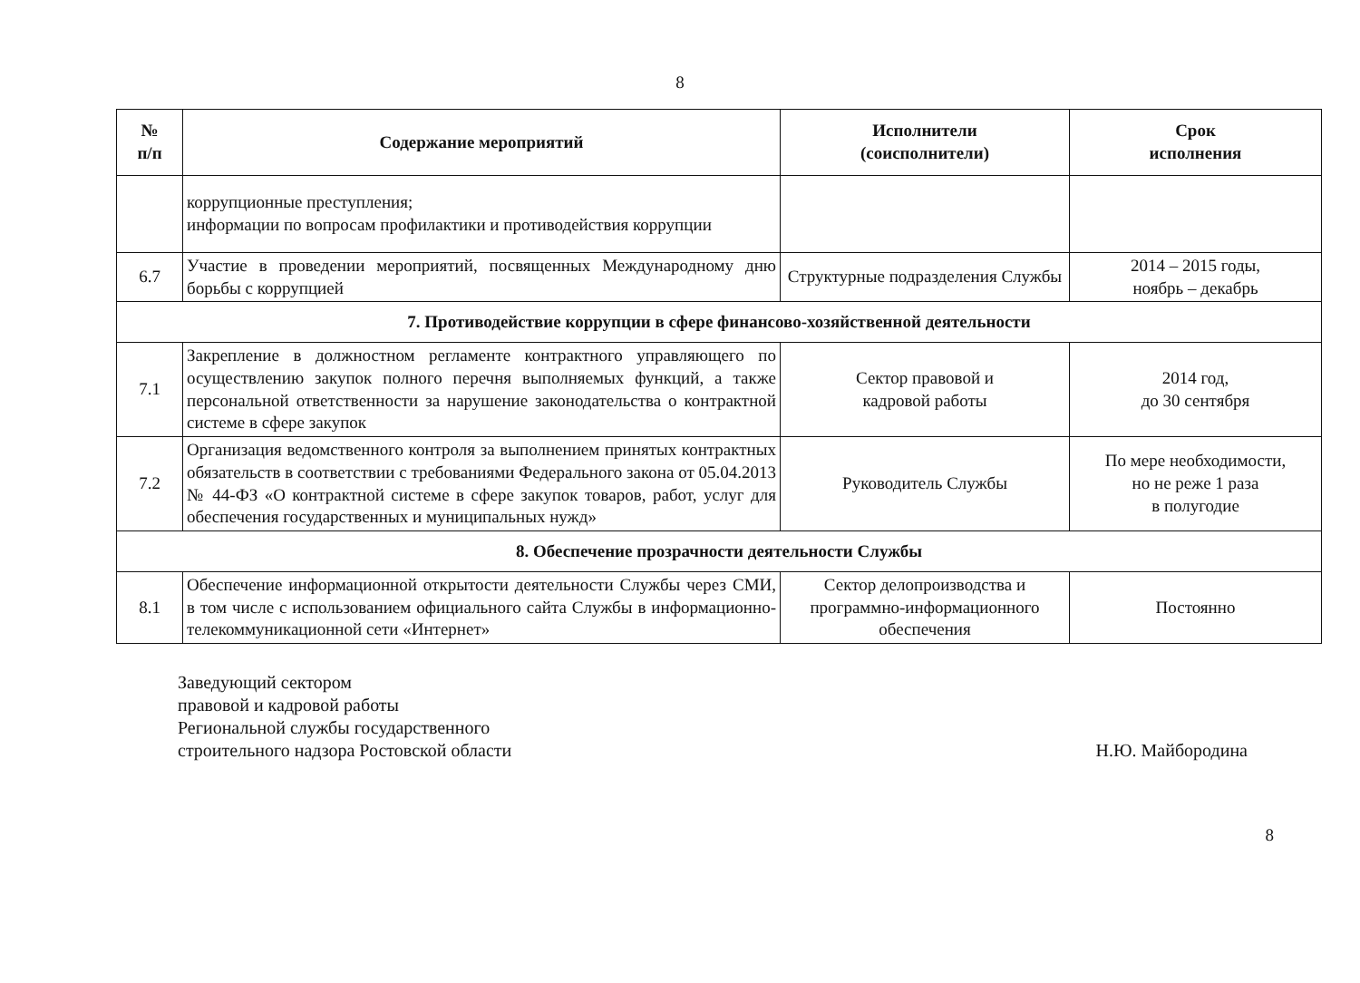8
| № п/п | Содержание мероприятий | Исполнители (соисполнители) | Срок исполнения |
| --- | --- | --- | --- |
| | коррупционные преступления; информации по вопросам профилактики и противодействия коррупции | | |
| 6.7 | Участие в проведении мероприятий, посвященных Международному дню борьбы с коррупцией | Структурные подразделения Службы | 2014 – 2015 годы, ноябрь – декабрь |
| 7. Противодействие коррупции в сфере финансово-хозяйственной деятельности | | | |
| 7.1 | Закрепление в должностном регламенте контрактного управляющего по осуществлению закупок полного перечня выполняемых функций, а также персональной ответственности за нарушение законодательства о контрактной системе в сфере закупок | Сектор правовой и кадровой работы | 2014 год, до 30 сентября |
| 7.2 | Организация ведомственного контроля за выполнением принятых контрактных обязательств в соответствии с требованиями Федерального закона от 05.04.2013 № 44-ФЗ «О контрактной системе в сфере закупок товаров, работ, услуг для обеспечения государственных и муниципальных нужд» | Руководитель Службы | По мере необходимости, но не реже 1 раза в полугодие |
| 8. Обеспечение прозрачности деятельности Службы | | | |
| 8.1 | Обеспечение информационной открытости деятельности Службы через СМИ, в том числе с использованием официального сайта Службы в информационно-телекоммуникационной сети «Интернет» | Сектор делопроизводства и программно-информационного обеспечения | Постоянно |
Заведующий сектором
правовой и кадровой работы
Региональной службы государственного
строительного надзора Ростовской области
Н.Ю. Майбородина
8